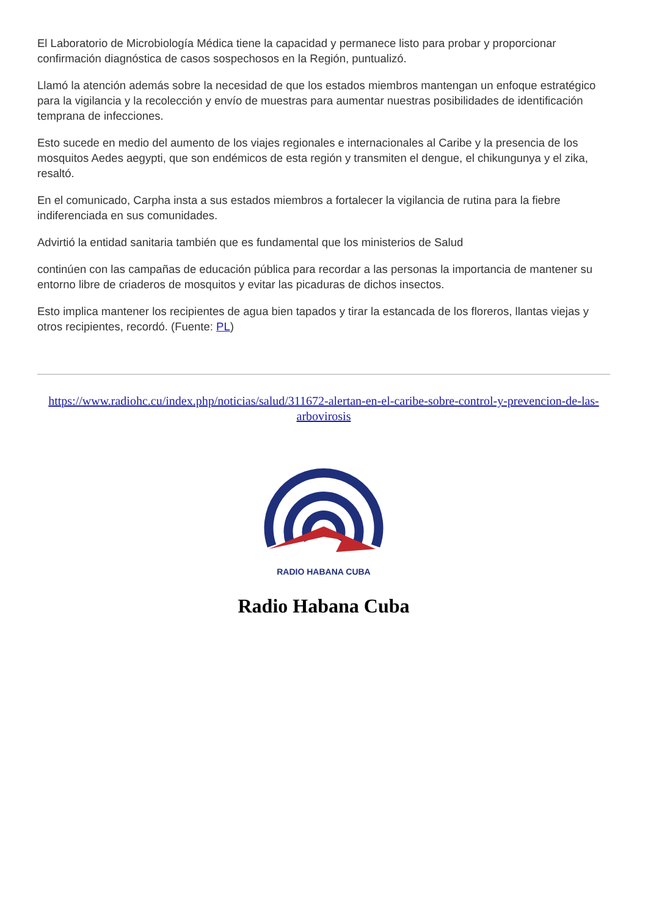El Laboratorio de Microbiología Médica tiene la capacidad y permanece listo para probar y proporcionar confirmación diagnóstica de casos sospechosos en la Región, puntualizó.
Llamó la atención además sobre la necesidad de que los estados miembros mantengan un enfoque estratégico para la vigilancia y la recolección y envío de muestras para aumentar nuestras posibilidades de identificación temprana de infecciones.
Esto sucede en medio del aumento de los viajes regionales e internacionales al Caribe y la presencia de los mosquitos Aedes aegypti, que son endémicos de esta región y transmiten el dengue, el chikungunya y el zika, resaltó.
En el comunicado, Carpha insta a sus estados miembros a fortalecer la vigilancia de rutina para la fiebre indiferenciada en sus comunidades.
Advirtió la entidad sanitaria también que es fundamental que los ministerios de Salud
continúen con las campañas de educación pública para recordar a las personas la importancia de mantener su entorno libre de criaderos de mosquitos y evitar las picaduras de dichos insectos.
Esto implica mantener los recipientes de agua bien tapados y tirar la estancada de los floreros, llantas viejas y otros recipientes, recordó. (Fuente: PL)
https://www.radiohc.cu/index.php/noticias/salud/311672-alertan-en-el-caribe-sobre-control-y-prevencion-de-las-arbovirosis
RADIO HABANA CUBA
Radio Habana Cuba